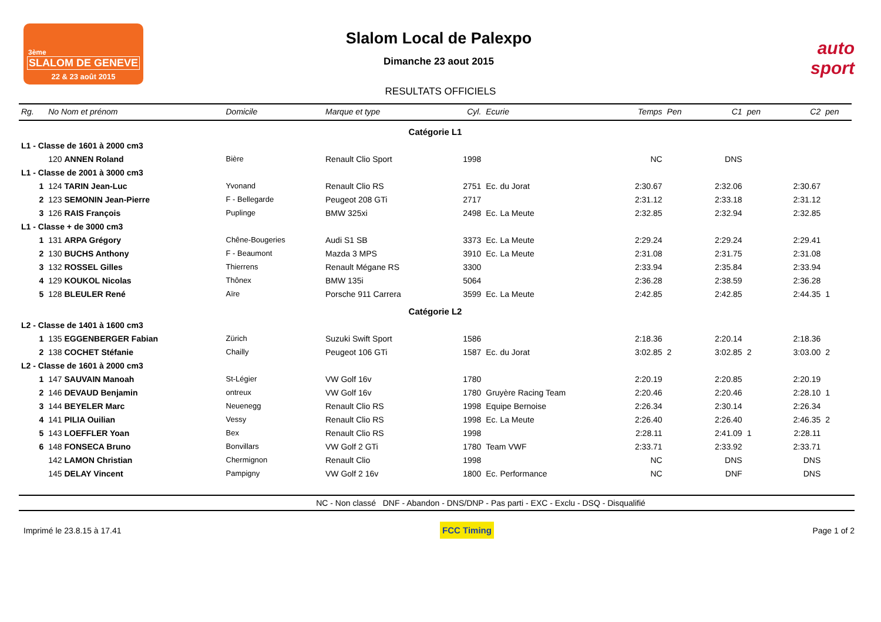3ème
SLALOM DE GENEVE
22 & 23 août 2015
Slalom Local de Palexpo
Dimanche 23 aout 2015
auto
sport
RESULTATS OFFICIELS
| Rg. | No Nom et prénom | Domicile | Marque et type | Cyl. | Ecurie | Temps | Pen | C1 | pen | C2 | pen |
| --- | --- | --- | --- | --- | --- | --- | --- | --- | --- | --- | --- |
| Catégorie L1 | | | | | | | | | | | |
| L1 - Classe de 1601 à 2000 cm3 | | | | | | | | | | | |
| | 120 ANNEN Roland | Bière | Renault Clio Sport | 1998 | | NC | | DNS | | | |
| L1 - Classe de 2001 à 3000 cm3 | | | | | | | | | | | |
| 1 | 124 TARIN Jean-Luc | Yvonand | Renault Clio RS | 2751 | Ec. du Jorat | 2:30.67 | | 2:32.06 | | 2:30.67 | |
| 2 | 123 SEMONIN Jean-Pierre | F - Bellegarde | Peugeot 208 GTi | 2717 | | 2:31.12 | | 2:33.18 | | 2:31.12 | |
| 3 | 126 RAIS François | Puplinge | BMW 325xi | 2498 | Ec. La Meute | 2:32.85 | | 2:32.94 | | 2:32.85 | |
| L1 - Classe + de 3000 cm3 | | | | | | | | | | | |
| 1 | 131 ARPA Grégory | Chêne-Bougeries | Audi S1 SB | 3373 | Ec. La Meute | 2:29.24 | | 2:29.24 | | 2:29.41 | |
| 2 | 130 BUCHS Anthony | F - Beaumont | Mazda 3 MPS | 3910 | Ec. La Meute | 2:31.08 | | 2:31.75 | | 2:31.08 | |
| 3 | 132 ROSSEL Gilles | Thierrens | Renault Mégane RS | 3300 | | 2:33.94 | | 2:35.84 | | 2:33.94 | |
| 4 | 129 KOUKOL Nicolas | Thônex | BMW 135i | 5064 | | 2:36.28 | | 2:38.59 | | 2:36.28 | |
| 5 | 128 BLEULER René | Aïre | Porsche 911 Carrera | 3599 | Ec. La Meute | 2:42.85 | | 2:42.85 | | 2:44.35 | 1 |
| Catégorie L2 | | | | | | | | | | | |
| L2 - Classe de 1401 à 1600 cm3 | | | | | | | | | | | |
| 1 | 135 EGGENBERGER Fabian | Zürich | Suzuki Swift Sport | 1586 | | 2:18.36 | | 2:20.14 | | 2:18.36 | |
| 2 | 138 COCHET Stéfanie | Chailly | Peugeot 106 GTi | 1587 | Ec. du Jorat | 3:02.85 | 2 | 3:02.85 | 2 | 3:03.00 | 2 |
| L2 - Classe de 1601 à 2000 cm3 | | | | | | | | | | | |
| 1 | 147 SAUVAIN Manoah | St-Légier | VW Golf 16v | 1780 | | 2:20.19 | | 2:20.85 | | 2:20.19 | |
| 2 | 146 DEVAUD Benjamin | ontreux | VW Golf 16v | 1780 | Gruyère Racing Team | 2:20.46 | | 2:20.46 | | 2:28.10 | 1 |
| 3 | 144 BEYELER Marc | Neuenegg | Renault Clio RS | 1998 | Equipe Bernoise | 2:26.34 | | 2:30.14 | | 2:26.34 | |
| 4 | 141 PILIA Ouilian | Vessy | Renault Clio RS | 1998 | Ec. La Meute | 2:26.40 | | 2:26.40 | | 2:46.35 | 2 |
| 5 | 143 LOEFFLER Yoan | Bex | Renault Clio RS | 1998 | | 2:28.11 | | 2:41.09 | 1 | 2:28.11 | |
| 6 | 148 FONSECA Bruno | Bonvillars | VW Golf 2 GTi | 1780 | Team VWF | 2:33.71 | | 2:33.92 | | 2:33.71 | |
| | 142 LAMON Christian | Chermignon | Renault Clio | 1998 | | NC | | DNS | | DNS | |
| | 145 DELAY Vincent | Pampigny | VW Golf 2 16v | 1800 | Ec. Performance | NC | | DNF | | DNS | |
NC - Non classé DNF - Abandon - DNS/DNP - Pas parti - EXC - Exclu - DSQ - Disqualifié
Imprimé le 23.8.15 à 17.41 FCC Timing Page 1 of 2